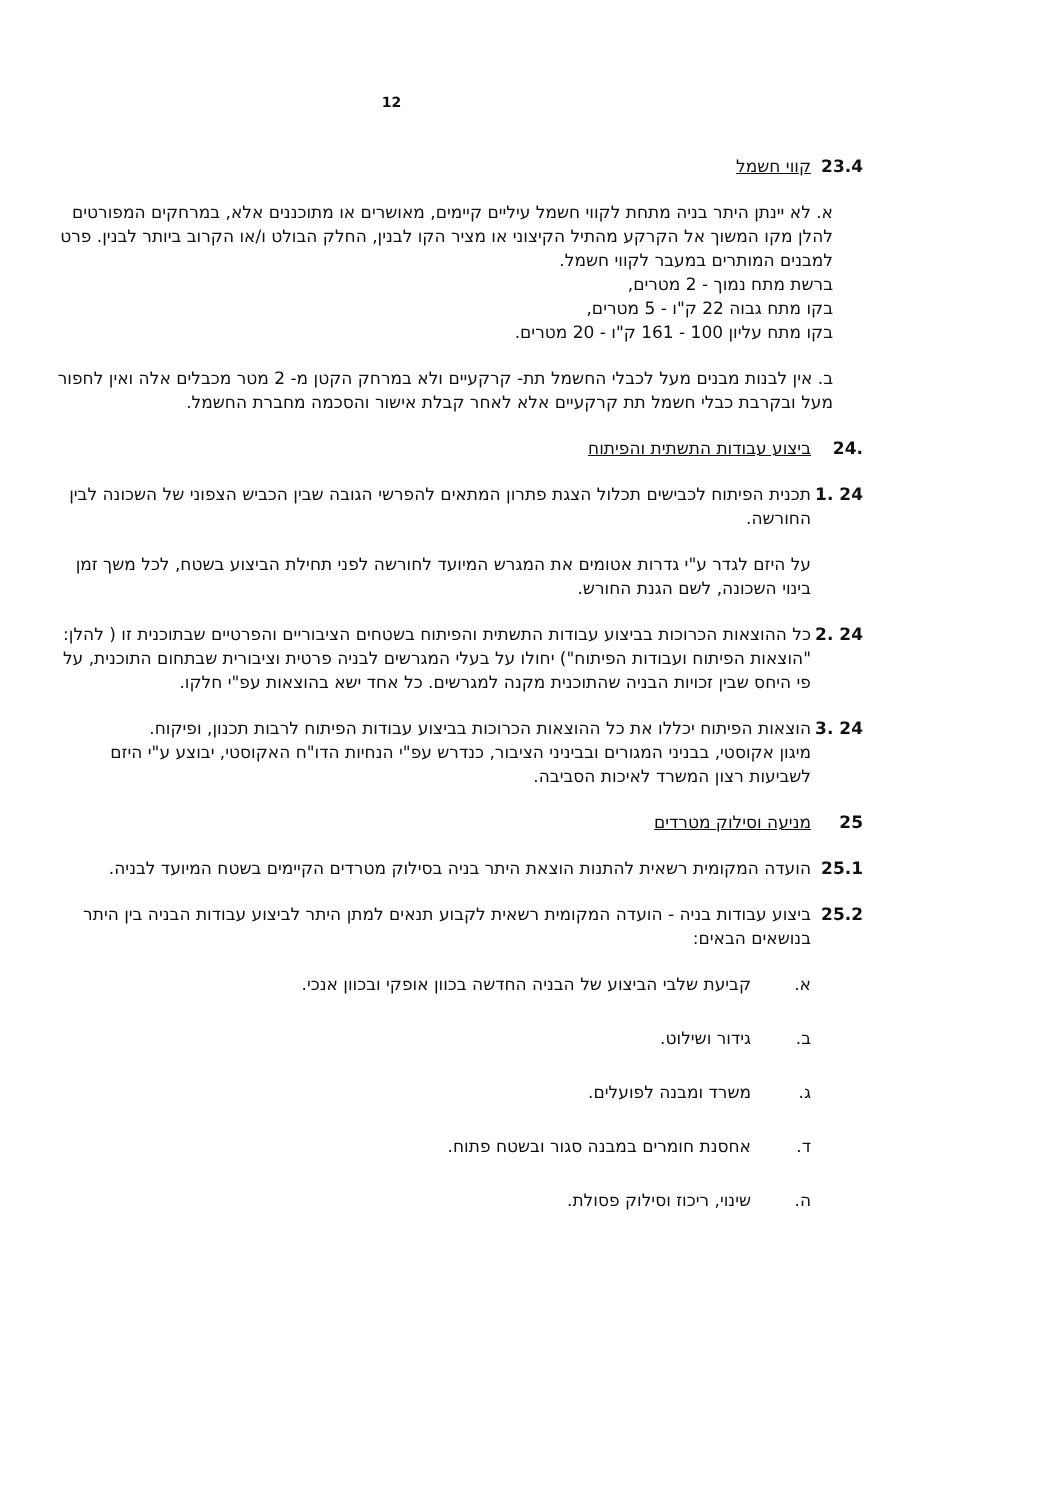12
23.4 קווי חשמל
א. לא יינתן היתר בניה מתחת לקווי חשמל עיליים קיימים, מאושרים או מתוכננים אלא, במרחקים המפורטים להלן מקו המשוך אל הקרקע מהתיל הקיצוני או מציר הקו לבנין, החלק הבולט ו/או הקרוב ביותר לבנין. פרט למבנים המותרים במעבר לקווי חשמל.
ברשת מתח נמוך - 2 מטרים,
בקו מתח גבוה 22 ק"ו - 5 מטרים,
בקו מתח עליון 100 - 161 ק"ו - 20 מטרים.
ב. אין לבנות מבנים מעל לכבלי החשמל תת- קרקעיים ולא במרחק הקטן מ- 2 מטר מכבלים אלה ואין לחפור מעל ובקרבת כבלי חשמל תת קרקעיים אלא לאחר קבלת אישור והסכמה מחברת החשמל.
.24 ביצוע עבודות התשתית והפיתוח
24 .1 תכנית הפיתוח לכבישים תכלול הצגת פתרון המתאים להפרשי הגובה שבין הכביש הצפוני של השכונה לבין החורשה.
על היזם לגדר ע"י גדרות אטומים את המגרש המיועד לחורשה לפני תחילת הביצוע בשטח, לכל משך זמן בינוי השכונה, לשם הגנת החורש.
24 .2 כל ההוצאות הכרוכות בביצוע עבודות התשתית והפיתוח בשטחים הציבוריים והפרטיים שבתוכנית זו ( להלן: "הוצאות הפיתוח ועבודות הפיתוח") יחולו על בעלי המגרשים לבניה פרטית וציבורית שבתחום התוכנית, על פי היחס שבין זכויות הבניה שהתוכנית מקנה למגרשים. כל אחד ישא בהוצאות עפ"י חלקו.
24 .3 הוצאות הפיתוח יכללו את כל ההוצאות הכרוכות בביצוע עבודות הפיתוח לרבות תכנון, ופיקוח.
מיגון אקוסטי, בבניני המגורים ובביניני הציבור, כנדרש עפ"י הנחיות הדו"ח האקוסטי, יבוצע ע"י היזם לשביעות רצון המשרד לאיכות הסביבה.
25 מניעה וסילוק מטרדים
25.1 הועדה המקומית רשאית להתנות הוצאת היתר בניה בסילוק מטרדים הקיימים בשטח המיועד לבניה.
25.2 ביצוע עבודות בניה - הועדה המקומית רשאית לקבוע תנאים למתן היתר לביצוע עבודות הבניה בין היתר בנושאים הבאים:
א. קביעת שלבי הביצוע של הבניה החדשה בכוון אופקי ובכוון אנכי.
ב. גידור ושילוט.
ג. משרד ומבנה לפועלים.
ד. אחסנת חומרים במבנה סגור ובשטח פתוח.
ה. שינוי, ריכוז וסילוק פסולת.